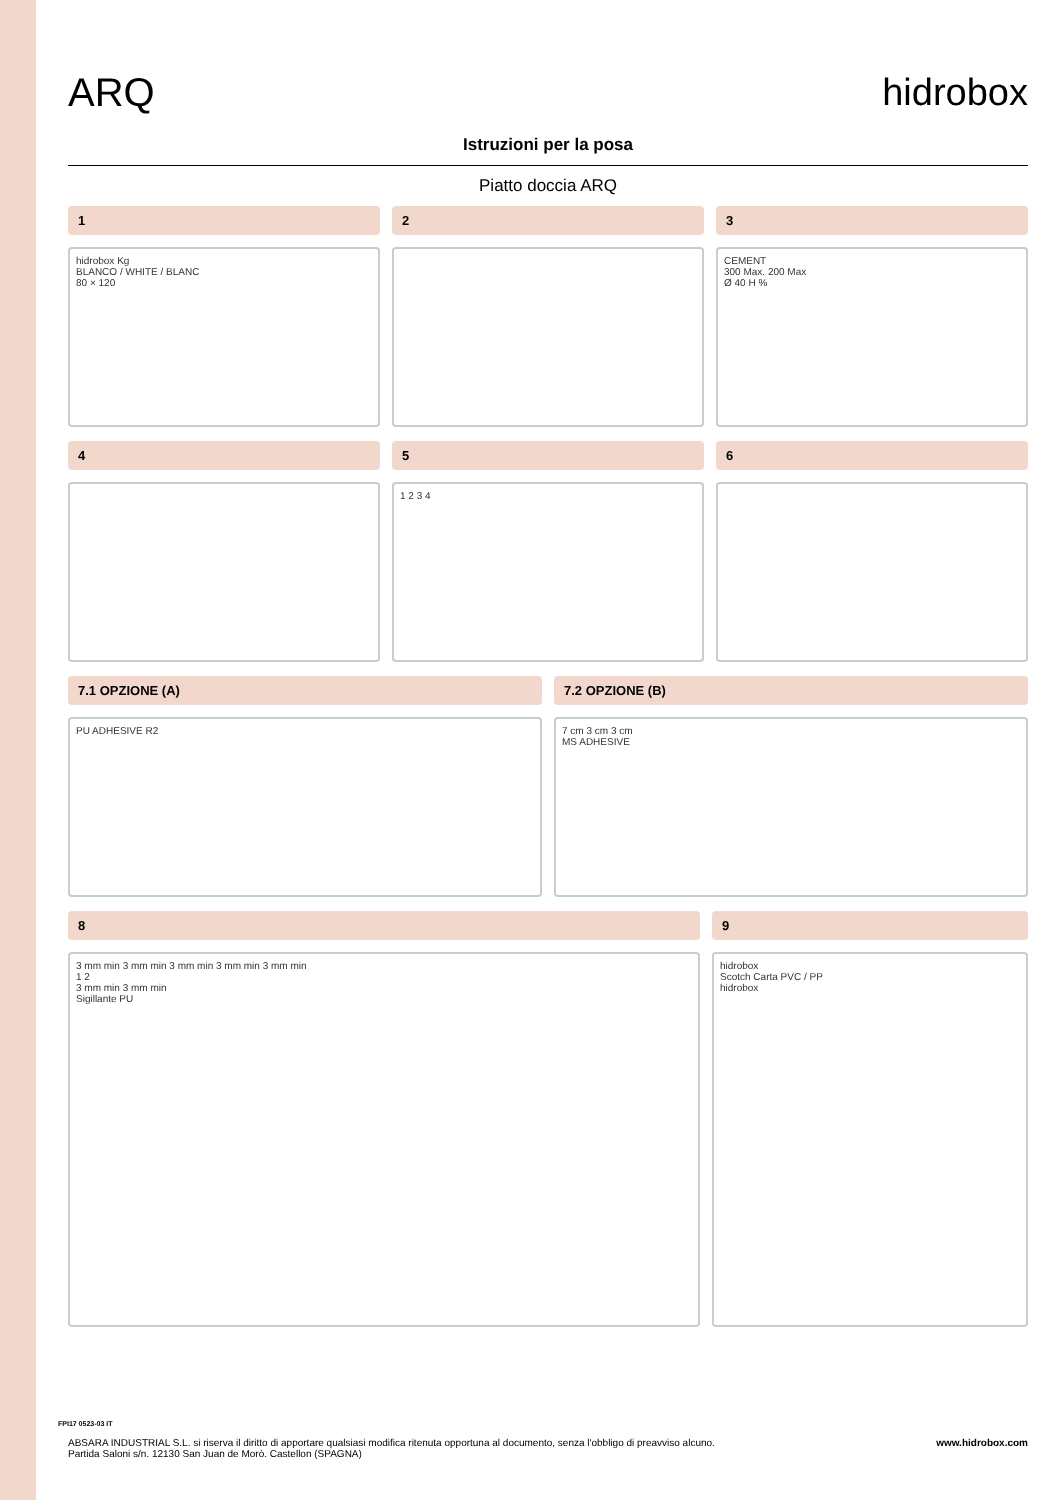ARQ hidrobox
Istruzioni per la posa
Piatto doccia ARQ
1
hidrobox Kg
BLANCO / WHITE / BLANC
80 × 120
2
3
CEMENT
300 Max. 200 Max
Ø 40 H %
4
5
1 2 3 4
6
7.1 OPZIONE (A)
PU ADHESIVE R2
7.2 OPZIONE (B)
7 cm 3 cm 3 cm
MS ADHESIVE
8
3 mm min 3 mm min 3 mm min 3 mm min 3 mm min
1 2
3 mm min 3 mm min
Sigillante PU
9
hidrobox
Scotch Carta PVC / PP
hidrobox
ABSARA INDUSTRIAL S.L. si riserva il diritto di apportare qualsiasi modifica ritenuta opportuna al documento, senza l'obbligo di preavviso alcuno.
Partida Saloni s/n. 12130 San Juan de Morò. Castellon (SPAGNA)
www.hidrobox.com
FPI17 0523-03 IT